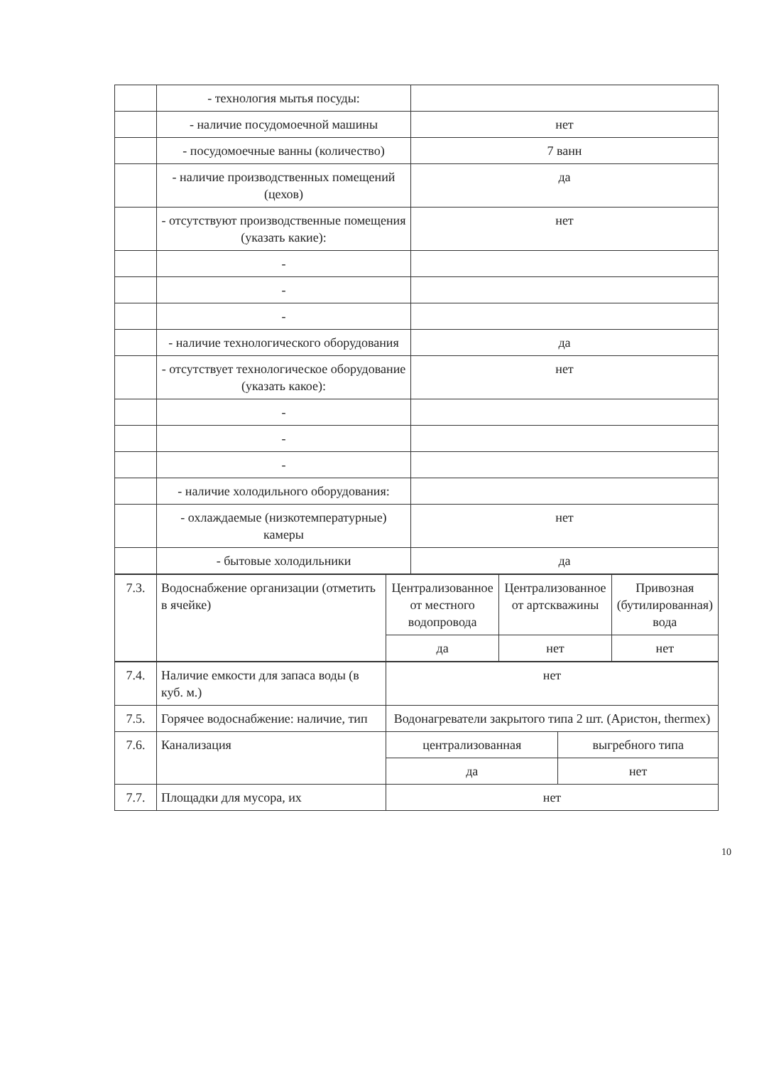| | - технология мытья посуды: | |
| | - наличие посудомоечной машины | нет |
| | - посудомоечные ванны (количество) | 7 ванн |
| | - наличие производственных помещений (цехов) | да |
| | - отсутствуют производственные помещения (указать какие): | нет |
| | - | |
| | - | |
| | - | |
| | - наличие технологического оборудования | да |
| | - отсутствует технологическое оборудование (указать какое): | нет |
| | - | |
| | - | |
| | - | |
| | - наличие холодильного оборудования: | |
| | - охлаждаемые (низкотемпературные) камеры | нет |
| | - бытовые холодильники | да |
| 7.3. | Водоснабжение организации (отметить в ячейке) | Централизованное от местного водопровода | Централизованное от артскважины | Привозная (бутилированная) вода |
| | | да | нет | нет |
| 7.4. | Наличие емкости для запаса воды (в куб. м.) | нет | |
| 7.5. | Горячее водоснабжение: наличие, тип | Водонагреватели закрытого типа 2 шт. (Аристон, thermex) | |
| 7.6. | Канализация | централизованная | выгребного типа |
| | | да | нет |
| 7.7. | Площадки для мусора, их | нет | |
10